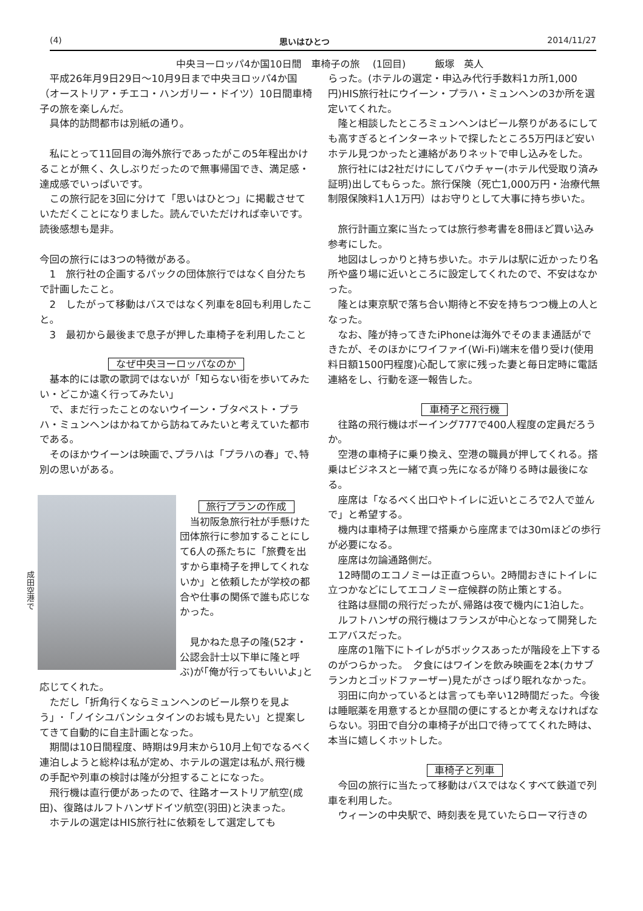(4) 思いはひとつ 2014/11/27
中央ヨーロッパ4か国10日間　車椅子の旅　 (1回目)　　　飯塚　英人
成田空港で
　平成26年月9日29日～10月9日まで中央ヨロッパ4か国（オーストリア・チエコ・ハンガリー・ドイツ）10日間車椅子の旅を楽しんだ。
　具体的訪問都市は別紙の通り。
　私にとって11回目の海外旅行であったがこの5年程出かけることが無く、久しぶりだったので無事帰国でき、満足感・達成感でいっぱいです。
　この旅行記を3回に分けて「思いはひとつ」に掲載させていただくことになりました。読んでいただければ幸いです。読後感想も是非。
今回の旅行には3つの特徴がある。
　1　旅行社の企画するパックの団体旅行ではなく自分たちで計画したこと。
　2　したがって移動はバスではなく列車を8回も利用したこと。
　3　最初から最後まで息子が押した車椅子を利用したこと
なぜ中央ヨーロッパなのか
　基本的には歌の歌詞ではないが「知らない街を歩いてみたい・どこか遠く行ってみたい」
　で、まだ行ったことのないウイーン・ブタペスト・プラハ・ミュンヘンはかねてから訪ねてみたいと考えていた都市である。
　そのほかウイーンは映画で､プラハは「プラハの春」で､特別の思いがある。
旅行プランの作成
　当初阪急旅行社が手懸けた団体旅行に参加することにして6人の孫たちに「旅費を出すから車椅子を押してくれないか」と依頼したが学校の都合や仕事の関係で誰も応じなかった。
　見かねた息子の隆(52才・公認会計士以下単に隆と呼ぶ)が｢俺が行ってもいいよ｣と応じてくれた。
　ただし「折角行くならミュンヘンのビール祭りを見よう」･「ノイシユバンシュタインのお城も見たい」と提案してきて自動的に自主計画となった。
　期間は10日間程度、時期は9月末から10月上旬でなるべく連泊しようと総枠は私が定め、ホテルの選定は私が､飛行機の手配や列車の検討は隆が分担することになった。
　飛行機は直行便があったので、往路オーストリア航空(成田)、復路はルフトハンザドイツ航空(羽田)と決まった。
　ホテルの選定はHIS旅行社に依頼をして選定しても
らった。(ホテルの選定・申込み代行手数料1カ所1,000円)HIS旅行社にウイーン・プラハ・ミュンヘンの3か所を選定いてくれた。
　隆と相談したところミュンヘンはビール祭りがあるにしても高すぎるとインターネットで探したところ5万円ほど安いホテル見つかったと連絡がありネットで申し込みをした。
　旅行社には2社だけにしてバウチャー(ホテル代受取り済み証明)出してもらった。旅行保険（死亡1,000万円・治療代無制限保険料1人1万円）はお守りとして大事に持ち歩いた。
　旅行計画立案に当たっては旅行参考書を8冊ほど買い込み参考にした。
　地図はしっかりと持ち歩いた。ホテルは駅に近かったり名所や盛り場に近いところに設定してくれたので、不安はなかった。
　隆とは東京駅で落ち合い期待と不安を持ちつつ機上の人となった。
　なお、隆が持ってきたiPhoneは海外でそのまま通話ができたが、そのほかにワイファイ(Wi-Fi)端末を借り受け(使用料日額1500円程度)心配して家に残った妻と毎日定時に電話連絡をし、行動を逐一報告した。
車椅子と飛行機
　往路の飛行機はボーイング777で400人程度の定員だろうか。
　空港の車椅子に乗り換え、空港の職員が押してくれる。搭乗はビジネスと一緒で真っ先になるが降りる時は最後になる。
　座席は「なるべく出口やトイレに近いところで2人で並んで」と希望する。
　機内は車椅子は無理で搭乗から座席までは30mほどの歩行が必要になる。
　座席は勿論通路側だ。
　12時間のエコノミーは正直つらい。2時間おきにトイレに立つかなどにしてエコノミー症候群の防止策とする。
　往路は昼間の飛行だったが､帰路は夜で機内に1泊した。
　ルフトハンザの飛行機はフランスが中心となって開発したエアバスだった。
　座席の1階下にトイレが5ボックスあったが階段を上下するのがつらかった。　夕食にはワインを飲み映画を2本(カサブランカとゴッドファーザー)見たがさっぱり眠れなかった。
　羽田に向かっているとは言っても辛い12時間だった。今後は睡眠薬を用意するとか昼間の便にするとか考えなければならない。羽田で自分の車椅子が出口で待っててくれた時は、本当に嬉しくホットした。
車椅子と列車
　今回の旅行に当たって移動はバスではなくすべて鉄道で列車を利用した。
　ウィーンの中央駅で、時刻表を見ていたらローマ行きの